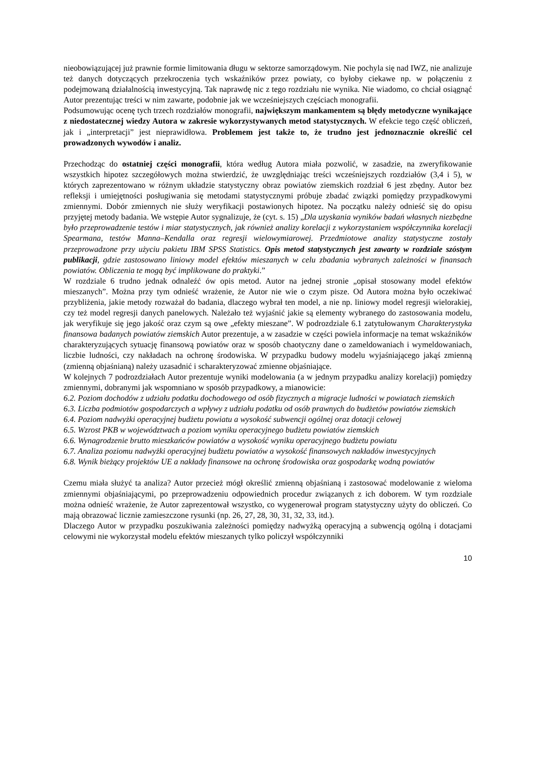nieobowiązującej już prawnie formie limitowania długu w sektorze samorządowym. Nie pochyla się nad IWZ, nie analizuje też danych dotyczących przekroczenia tych wskaźników przez powiaty, co byłoby ciekawe np. w połączeniu z podejmowaną działalnością inwestycyjną. Tak naprawdę nic z tego rozdziału nie wynika. Nie wiadomo, co chciał osiągnąć Autor prezentując treści w nim zawarte, podobnie jak we wcześniejszych częściach monografii.
Podsumowując ocenę tych trzech rozdziałów monografii, największym mankamentem są błędy metodyczne wynikające z niedostatecznej wiedzy Autora w zakresie wykorzystywanych metod statystycznych. W efekcie tego część obliczeń, jak i „interpretacji” jest nieprawidłowa. Problemem jest także to, że trudno jest jednoznacznie określić cel prowadzonych wywodów i analiz.
Przechodząc do ostatniej części monografii, która według Autora miała pozwolić, w zasadzie, na zweryfikowanie wszystkich hipotez szczegółowych można stwierdzić, że uwzględniając treści wcześniejszych rozdziałów (3,4 i 5), w których zaprezentowano w różnym układzie statystyczny obraz powiatów ziemskich rozdział 6 jest zbędny. Autor bez refleksji i umiejętności posługiwania się metodami statystycznymi próbuje zbadać związki pomiędzy przypadkowymi zmiennymi. Dobór zmiennych nie służy weryfikacji postawionych hipotez. Na początku należy odnieść się do opisu przyjętej metody badania. We wstępie Autor sygnalizuje, że (cyt. s. 15) „Dla uzyskania wyników badań własnych niezbędne było przeprowadzenie testów i miar statystycznych, jak również analizy korelacji z wykorzystaniem współczynnika korelacji Spearmana, testów Manna–Kendalla oraz regresji wielowymiarowej. Przedmiotowe analizy statystyczne zostały przeprowadzone przy użyciu pakietu IBM SPSS Statistics. Opis metod statystycznych jest zawarty w rozdziale szóstym publikacji, gdzie zastosowano liniowy model efektów mieszanych w celu zbadania wybranych zależności w finansach powiatów. Obliczenia te mogą być implikowane do praktyki.”
W rozdziale 6 trudno jednak odnaleźć ów opis metod. Autor na jednej stronie „opisał stosowany model efektów mieszanych”. Można przy tym odnieść wrażenie, że Autor nie wie o czym pisze. Od Autora można było oczekiwać przybliżenia, jakie metody rozważał do badania, dlaczego wybrał ten model, a nie np. liniowy model regresji wielorakiej, czy też model regresji danych panelowych. Należało też wyjaśnić jakie są elementy wybranego do zastosowania modelu, jak weryfikuje się jego jakość oraz czym są owe „efekty mieszane”. W podrozdziale 6.1 zatytułowanym Charakterystyka finansowa badanych powiatów ziemskich Autor prezentuje, a w zasadzie w części powiela informacje na temat wskaźników charakteryzujących sytuację finansową powiatów oraz w sposób chaotyczny dane o zameldowaniach i wymeldowaniach, liczbie ludności, czy nakładach na ochronę środowiska. W przypadku budowy modelu wyjaśniającego jakąś zmienną (zmienną objaśnianą) należy uzasadnić i scharakteryzować zmienne objaśniające.
W kolejnych 7 podrozdziałach Autor prezentuje wyniki modelowania (a w jednym przypadku analizy korelacji) pomiędzy zmiennymi, dobranymi jak wspomniano w sposób przypadkowy, a mianowicie:
6.2. Poziom dochodów z udziału podatku dochodowego od osób fizycznych a migracje ludności w powiatach ziemskich
6.3. Liczba podmiotów gospodarczych a wpływy z udziału podatku od osób prawnych do budżetów powiatów ziemskich
6.4. Poziom nadwyżki operacyjnej budżetu powiatu a wysokość subwencji ogólnej oraz dotacji celowej
6.5. Wzrost PKB w województwach a poziom wyniku operacyjnego budżetu powiatów ziemskich
6.6. Wynagrodzenie brutto mieszkańców powiatów a wysokość wyniku operacyjnego budżetu powiatu
6.7. Analiza poziomu nadwyżki operacyjnej budżetu powiatów a wysokość finansowych nakładów inwestycyjnych
6.8. Wynik bieżący projektów UE a nakłady finansowe na ochronę środowiska oraz gospodarkę wodną powiatów
Czemu miała służyć ta analiza? Autor przecież mógł określić zmienną objaśnianą i zastosować modelowanie z wieloma zmiennymi objaśniającymi, po przeprowadzeniu odpowiednich procedur związanych z ich doborem. W tym rozdziale można odnieść wrażenie, że Autor zaprezentował wszystko, co wygenerował program statystyczny użyty do obliczeń. Co mają obrazować licznie zamieszczone rysunki (np. 26, 27, 28, 30, 31, 32, 33, itd.).
Dlaczego Autor w przypadku poszukiwania zależności pomiędzy nadwyżką operacyjną a subwencją ogólną i dotacjami celowymi nie wykorzystał modelu efektów mieszanych tylko policzył współczynniki
10